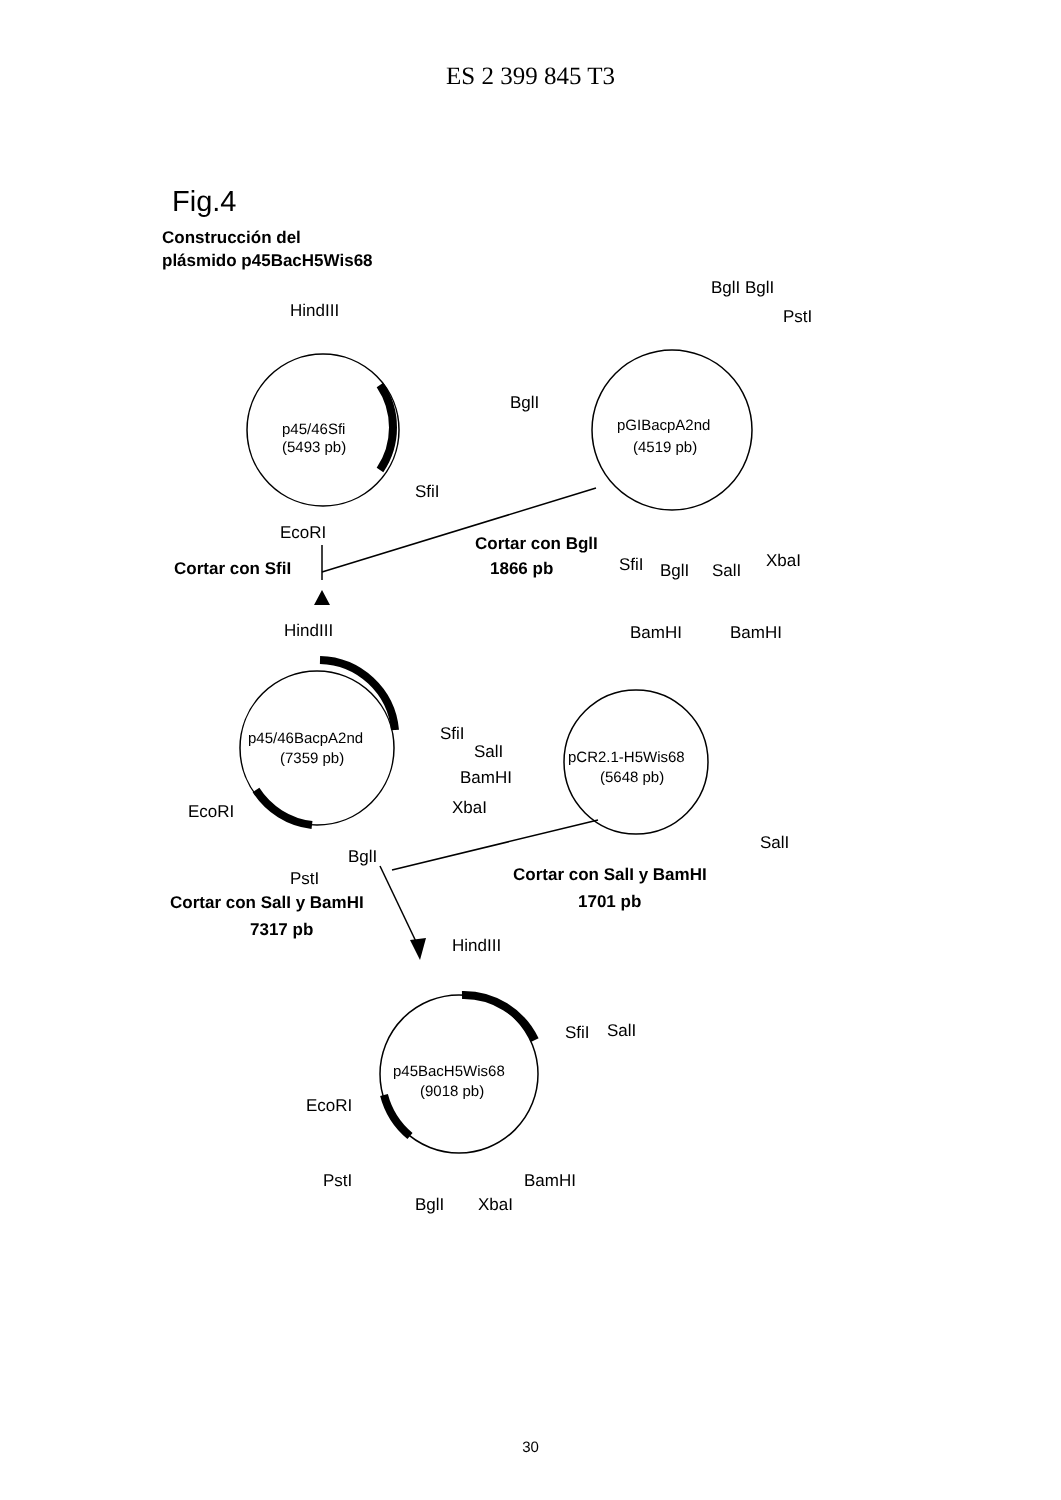ES 2 399 845 T3
Fig.4
Construcción del
plásmido p45BacH5Wis68
HindIII
SfiI
EcoRI
Cortar con SfiI
p45/46Sfi
(5493 pb)
BglI BglI
PstI
BglI
pGIBacpA2nd
(4519 pb)
Cortar con BglI
1866 pb
SfiI
BglI
SalI
XbaI
HindIII
BamHI
BamHI
p45/46BacpA2nd
(7359 pb)
SfiI
SalI
BamHI
XbaI
EcoRI
BglI
PstI
pCR2.1-H5Wis68
(5648 pb)
SalI
Cortar con SalI y BamHI
1701 pb
Cortar con SalI y BamHI
7317 pb
HindIII
SfiI
SalI
p45BacH5Wis68
(9018 pb)
EcoRI
PstI
BamHI
BglI
XbaI
30